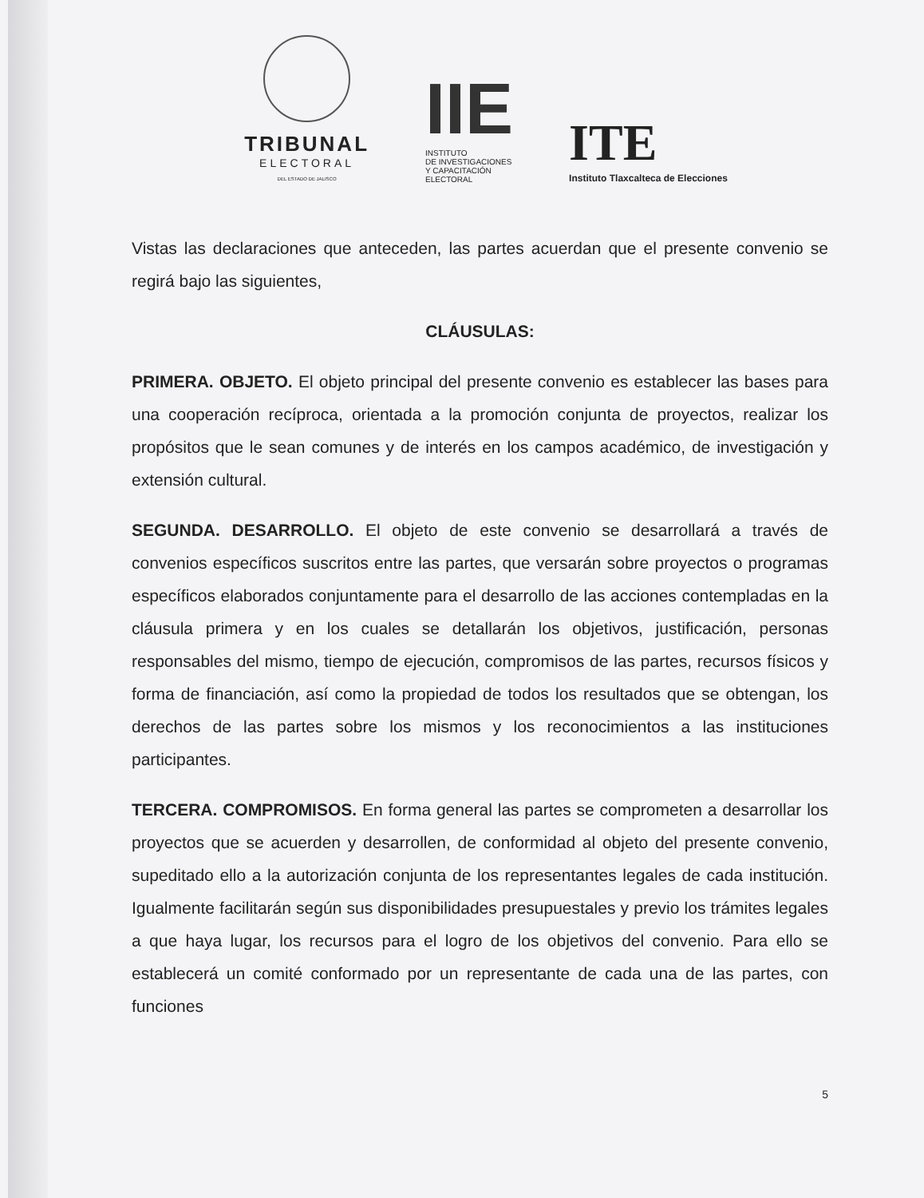TRIBUNAL
ELECTORAL
DEL ESTADO DE JALISCO
IIE
INSTITUTO
DE INVESTIGACIONES
Y CAPACITACIÓN
ELECTORAL
ITE
Instituto Tlaxcalteca de Elecciones
Vistas las declaraciones que anteceden, las partes acuerdan que el presente convenio se regirá bajo las siguientes,
CLÁUSULAS:
PRIMERA. OBJETO. El objeto principal del presente convenio es establecer las bases para una cooperación recíproca, orientada a la promoción conjunta de proyectos, realizar los propósitos que le sean comunes y de interés en los campos académico, de investigación y extensión cultural.
SEGUNDA. DESARROLLO. El objeto de este convenio se desarrollará a través de convenios específicos suscritos entre las partes, que versarán sobre proyectos o programas específicos elaborados conjuntamente para el desarrollo de las acciones contempladas en la cláusula primera y en los cuales se detallarán los objetivos, justificación, personas responsables del mismo, tiempo de ejecución, compromisos de las partes, recursos físicos y forma de financiación, así como la propiedad de todos los resultados que se obtengan, los derechos de las partes sobre los mismos y los reconocimientos a las instituciones participantes.
TERCERA. COMPROMISOS. En forma general las partes se comprometen a desarrollar los proyectos que se acuerden y desarrollen, de conformidad al objeto del presente convenio, supeditado ello a la autorización conjunta de los representantes legales de cada institución. Igualmente facilitarán según sus disponibilidades presupuestales y previo los trámites legales a que haya lugar, los recursos para el logro de los objetivos del convenio. Para ello se establecerá un comité conformado por un representante de cada una de las partes, con funciones
5